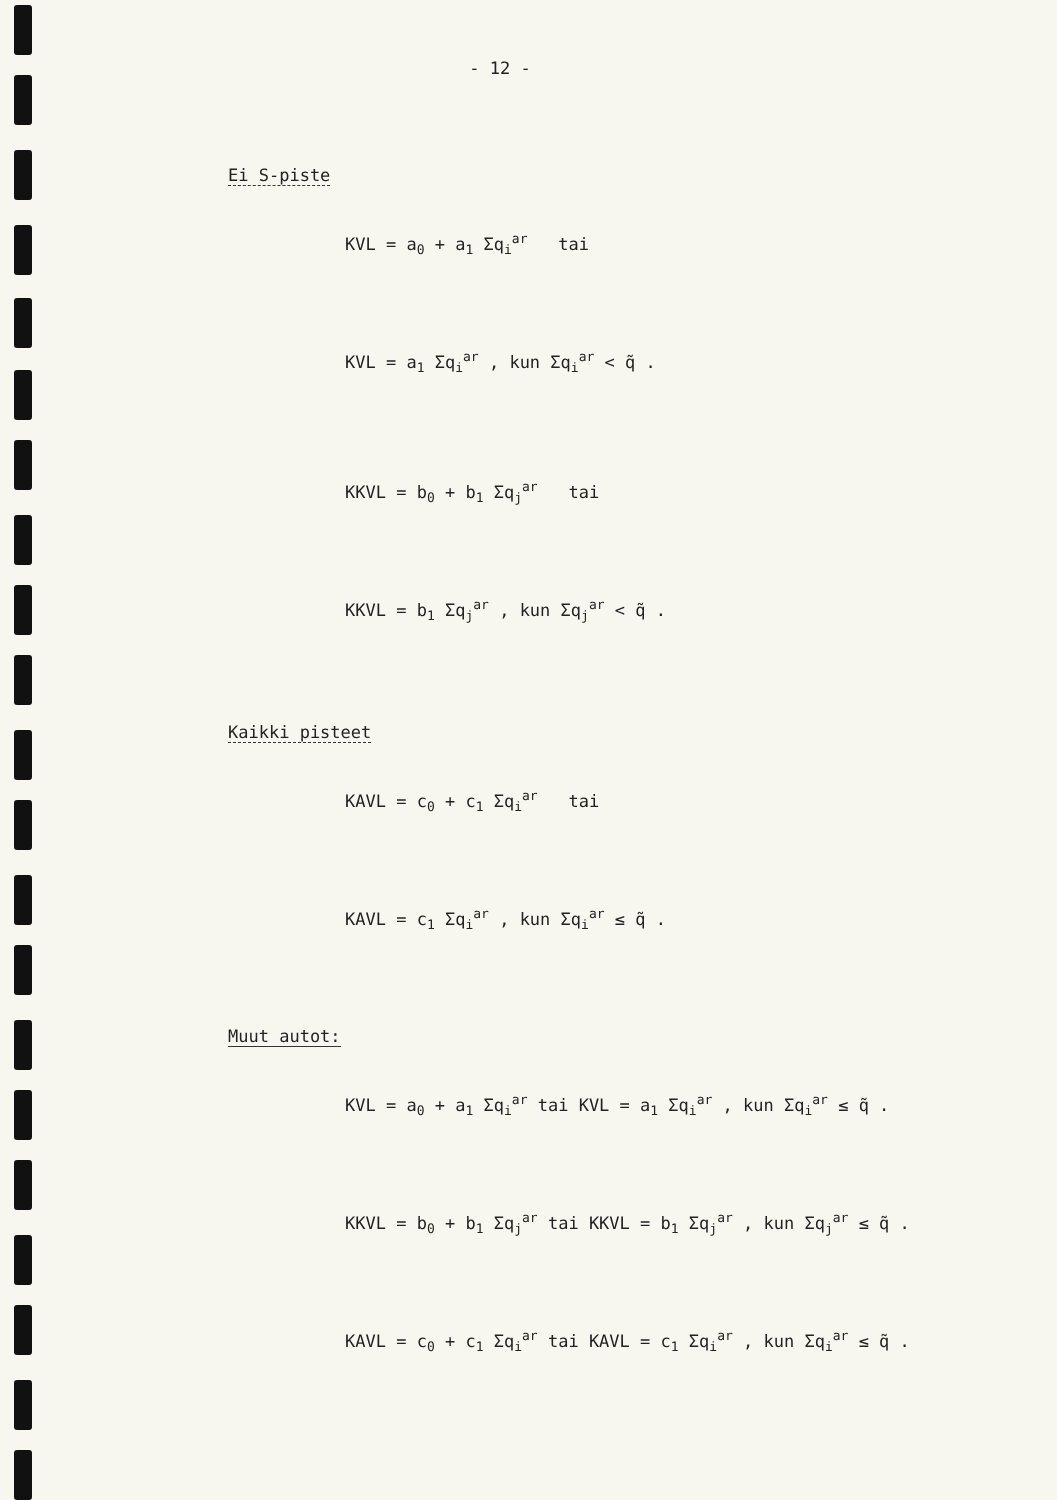- 12 -
Ei S-piste
KVL = a<sub>0</sub> + a<sub>1</sub> Σq<sub>i</sub><sup>ar</sup> tai
KVL = a<sub>1</sub> Σq<sub>i</sub><sup>ar</sup> , kun Σq<sub>i</sub><sup>ar</sup> < q̃ .
KKVL = b<sub>0</sub> + b<sub>1</sub> Σq<sub>j</sub><sup>ar</sup> tai
KKVL = b<sub>1</sub> Σq<sub>j</sub><sup>ar</sup> , kun Σq<sub>j</sub><sup>ar</sup> < q̃ .
Kaikki pisteet
KAVL = c<sub>0</sub> + c<sub>1</sub> Σq<sub>i</sub><sup>ar</sup> tai
KAVL = c<sub>1</sub> Σq<sub>i</sub><sup>ar</sup> , kun Σq<sub>i</sub><sup>ar</sup> ≤ q̃ .
Muut autot:
KVL = a<sub>0</sub> + a<sub>1</sub> Σq<sub>i</sub><sup>ar</sup> tai KVL = a<sub>1</sub> Σq<sub>i</sub><sup>ar</sup> , kun Σq<sub>i</sub><sup>ar</sup> ≤ q̃ .
KKVL = b<sub>0</sub> + b<sub>1</sub> Σq<sub>j</sub><sup>ar</sup> tai KKVL = b<sub>1</sub> Σq<sub>j</sub><sup>ar</sup> , kun Σq<sub>j</sub><sup>ar</sup> ≤ q̃ .
KAVL = c<sub>0</sub> + c<sub>1</sub> Σq<sub>i</sub><sup>ar</sup> tai KAVL = c<sub>1</sub> Σq<sub>i</sub><sup>ar</sup> , kun Σq<sub>i</sub><sup>ar</sup> ≤ q̃ .